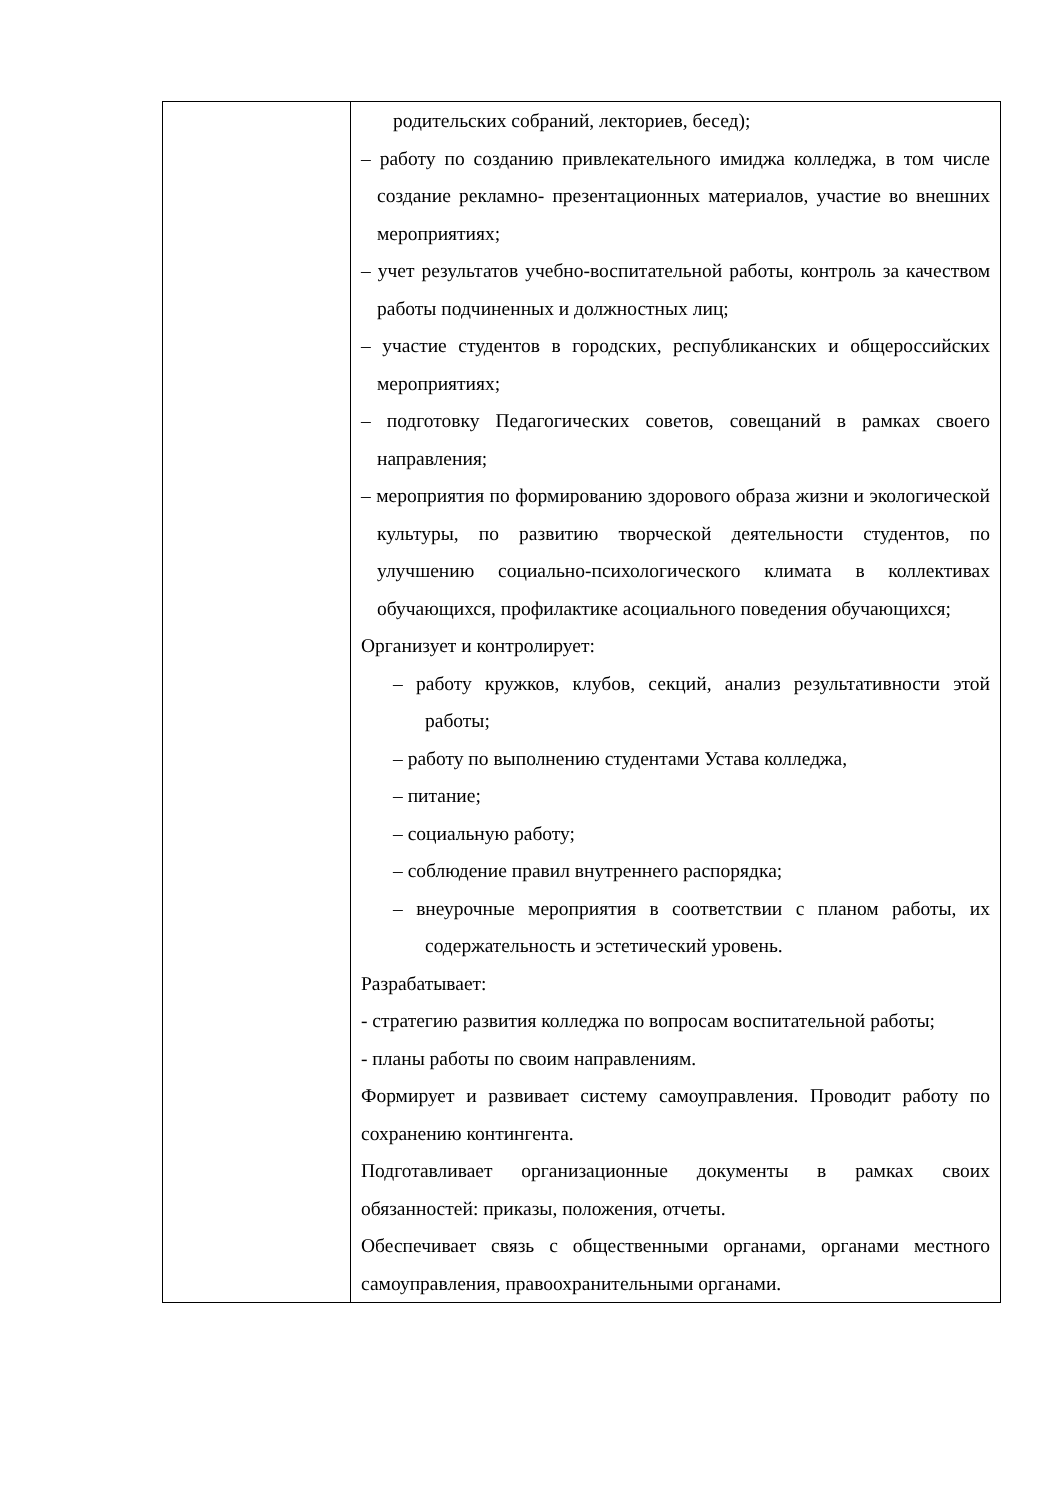| | родительских собраний, лекториев, бесед); – работу по созданию привлекательного имиджа колледжа, в том числе создание рекламно- презентационных материалов, участие во внешних мероприятиях; – учет результатов учебно-воспитательной работы, контроль за качеством работы подчиненных и должностных лиц; – участие студентов в городских, республиканских и общероссийских мероприятиях; – подготовку Педагогических советов, совещаний в рамках своего направления; – мероприятия по формированию здорового образа жизни и экологической культуры, по развитию творческой деятельности студентов, по улучшению социально-психологического климата в коллективах обучающихся, профилактике асоциального поведения обучающихся; Организует и контролирует: – работу кружков, клубов, секций, анализ результативности этой работы; – работу по выполнению студентами Устава колледжа, – питание; – социальную работу; – соблюдение правил внутреннего распорядка; – внеурочные мероприятия в соответствии с планом работы, их содержательность и эстетический уровень. Разрабатывает: - стратегию развития колледжа по вопросам воспитательной работы; - планы работы по своим направлениям. Формирует и развивает систему самоуправления. Проводит работу по сохранению контингента. Подготавливает организационные документы в рамках своих обязанностей: приказы, положения, отчеты. Обеспечивает связь с общественными органами, органами местного самоуправления, правоохранительными органами. |